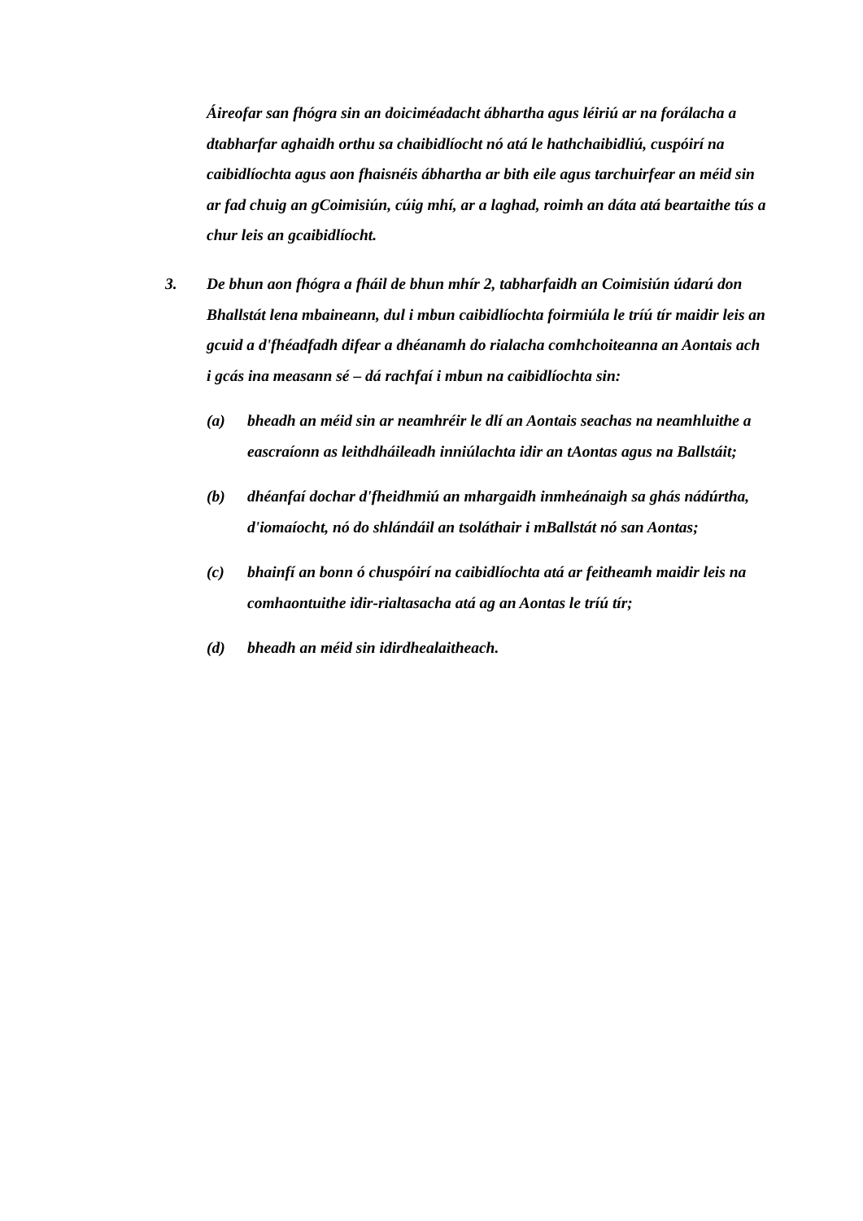Áireofar san fhógra sin an doiciméadacht ábhartha agus léiriú ar na forálacha a dtabharfar aghaidh orthu sa chaibidlíocht nó atá le hathchaibidliú, cuspóirí na caibidlíochta agus aon fhaisnéis ábhartha ar bith eile agus tarchuirfear an méid sin ar fad chuig an gCoimisiún, cúig mhí, ar a laghad, roimh an dáta atá beartaithe tús a chur leis an gcaibidlíocht.
3. De bhun aon fhógra a fháil de bhun mhír 2, tabharfaidh an Coimisiún údarú don Bhallstát lena mbaineann, dul i mbun caibidlíochta foirmiúla le tríú tír maidir leis an gcuid a d'fhéadfadh difear a dhéanamh do rialacha comhchoiteanna an Aontais ach i gcás ina measann sé – dá rachfaí i mbun na caibidlíochta sin:
(a) bheadh an méid sin ar neamhréir le dlí an Aontais seachas na neamhluithe a eascraíonn as leithdháileadh inniúlachta idir an tAontas agus na Ballstáit;
(b) dhéanfaí dochar d'fheidhmiú an mhargaidh inmheánaigh sa ghás nádúrtha, d'iomaíocht, nó do shlándáil an tsoláthair i mBallstát nó san Aontas;
(c) bhainfí an bonn ó chuspóirí na caibidlíochta atá ar feitheamh maidir leis na comhaontuithe idir-rialtasacha atá ag an Aontas le tríú tír;
(d) bheadh an méid sin idirdhealaitheach.